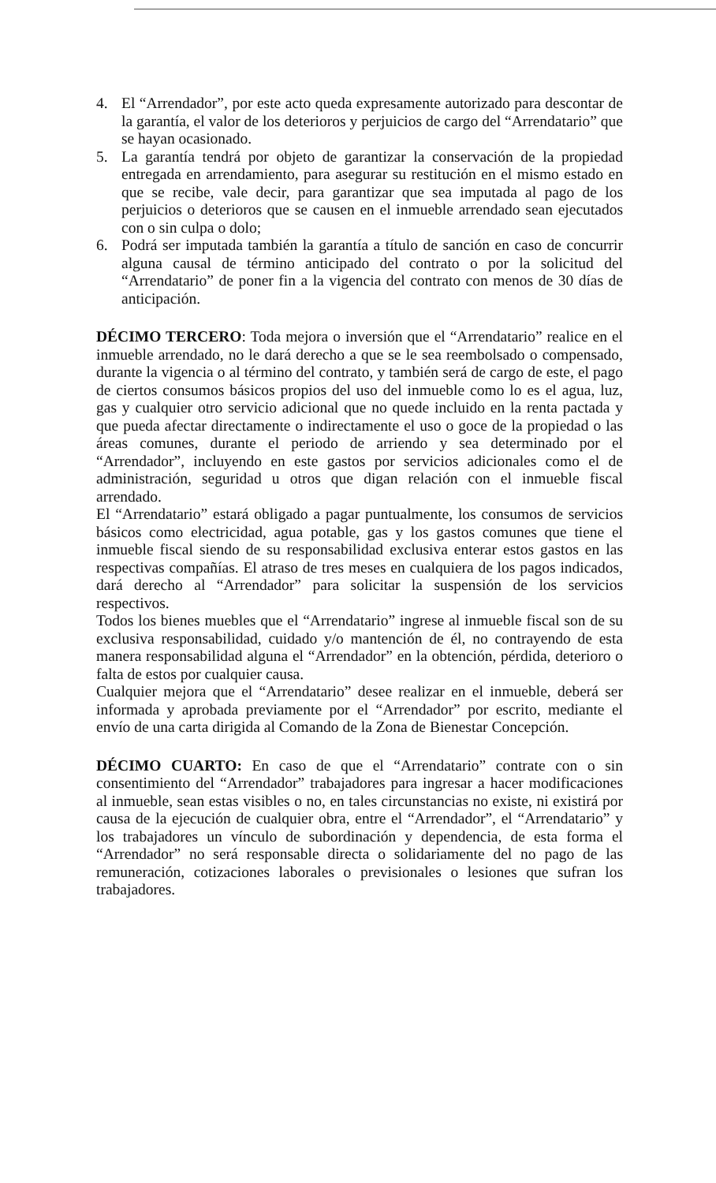4. El “Arrendador”, por este acto queda expresamente autorizado para descontar de la garantía, el valor de los deterioros y perjuicios de cargo del “Arrendatario” que se hayan ocasionado.
5. La garantía tendrá por objeto de garantizar la conservación de la propiedad entregada en arrendamiento, para asegurar su restitución en el mismo estado en que se recibe, vale decir, para garantizar que sea imputada al pago de los perjuicios o deterioros que se causen en el inmueble arrendado sean ejecutados con o sin culpa o dolo;
6. Podrá ser imputada también la garantía a título de sanción en caso de concurrir alguna causal de término anticipado del contrato o por la solicitud del “Arrendatario” de poner fin a la vigencia del contrato con menos de 30 días de anticipación.
DÉCIMO TERCERO: Toda mejora o inversión que el “Arrendatario” realice en el inmueble arrendado, no le dará derecho a que se le sea reembolsado o compensado, durante la vigencia o al término del contrato, y también será de cargo de este, el pago de ciertos consumos básicos propios del uso del inmueble como lo es el agua, luz, gas y cualquier otro servicio adicional que no quede incluido en la renta pactada y que pueda afectar directamente o indirectamente el uso o goce de la propiedad o las áreas comunes, durante el periodo de arriendo y sea determinado por el “Arrendador”, incluyendo en este gastos por servicios adicionales como el de administración, seguridad u otros que digan relación con el inmueble fiscal arrendado.
El “Arrendatario” estará obligado a pagar puntualmente, los consumos de servicios básicos como electricidad, agua potable, gas y los gastos comunes que tiene el inmueble fiscal siendo de su responsabilidad exclusiva enterar estos gastos en las respectivas compañías. El atraso de tres meses en cualquiera de los pagos indicados, dará derecho al “Arrendador” para solicitar la suspensión de los servicios respectivos.
Todos los bienes muebles que el “Arrendatario” ingrese al inmueble fiscal son de su exclusiva responsabilidad, cuidado y/o mantención de él, no contrayendo de esta manera responsabilidad alguna el “Arrendador” en la obtención, pérdida, deterioro o falta de estos por cualquier causa.
Cualquier mejora que el “Arrendatario” desee realizar en el inmueble, deberá ser informada y aprobada previamente por el “Arrendador” por escrito, mediante el envío de una carta dirigida al Comando de la Zona de Bienestar Concepción.
DÉCIMO CUARTO: En caso de que el “Arrendatario” contrate con o sin consentimiento del “Arrendador” trabajadores para ingresar a hacer modificaciones al inmueble, sean estas visibles o no, en tales circunstancias no existe, ni existirá por causa de la ejecución de cualquier obra, entre el “Arrendador”, el “Arrendatario” y los trabajadores un vínculo de subordinación y dependencia, de esta forma el “Arrendador” no será responsable directa o solidariamente del no pago de las remuneración, cotizaciones laborales o previsionales o lesiones que sufran los trabajadores.